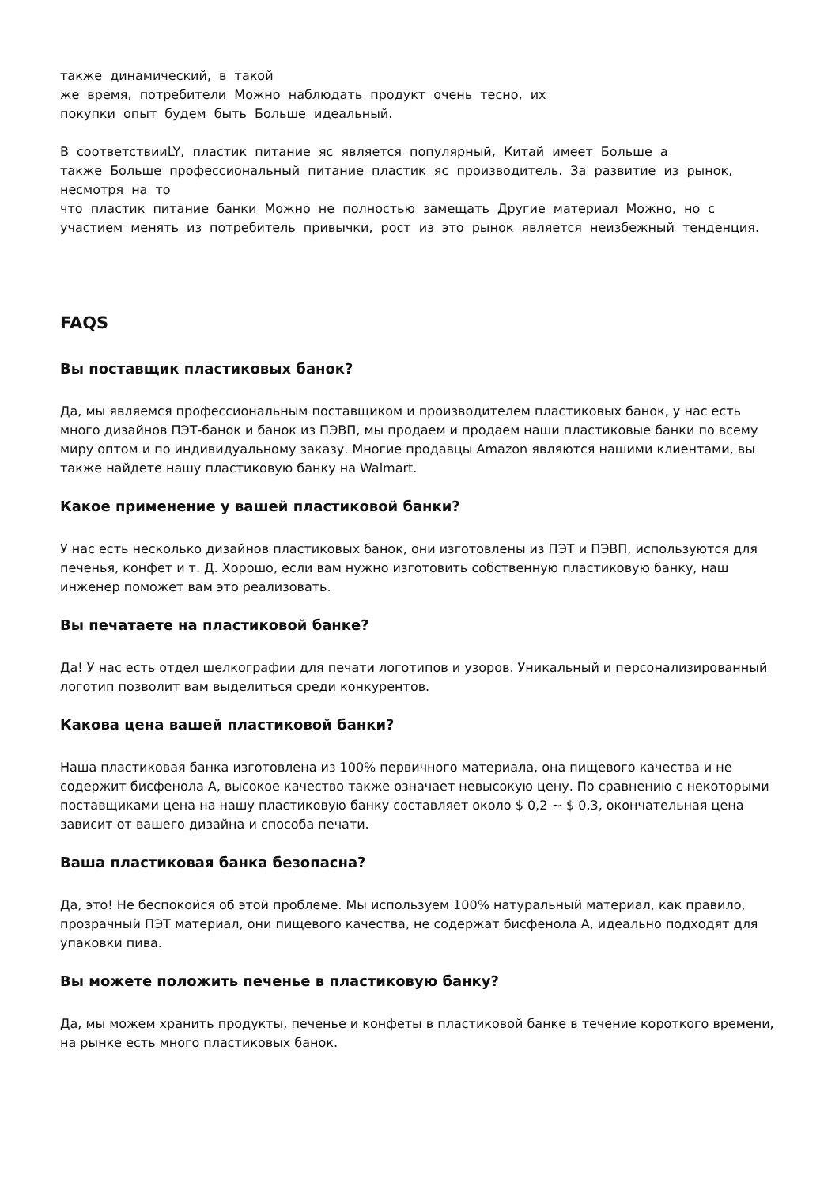также динамический, в такой
же время, потребители Можно наблюдать продукт очень тесно, их
покупки опыт будем быть Больше идеальный.
В соответствииLY, пластик питание яс является популярный, Китай имеет Больше а
также Больше профессиональный питание пластик яс производитель. За развитие из рынок, несмотря на то
что пластик питание банки Можно не полностью замещать Другие материал Можно, но с участием менять из потребитель привычки, рост из это рынок является неизбежный тенденция.
FAQS
Вы поставщик пластиковых банок?
Да, мы являемся профессиональным поставщиком и производителем пластиковых банок, у нас есть много дизайнов ПЭТ-банок и банок из ПЭВП, мы продаем и продаем наши пластиковые банки по всему миру оптом и по индивидуальному заказу. Многие продавцы Amazon являются нашими клиентами, вы также найдете нашу пластиковую банку на Walmart.
Какое применение у вашей пластиковой банки?
У нас есть несколько дизайнов пластиковых банок, они изготовлены из ПЭТ и ПЭВП, используются для печенья, конфет и т. Д. Хорошо, если вам нужно изготовить собственную пластиковую банку, наш инженер поможет вам это реализовать.
Вы печатаете на пластиковой банке?
Да! У нас есть отдел шелкографии для печати логотипов и узоров. Уникальный и персонализированный логотип позволит вам выделиться среди конкурентов.
Какова цена вашей пластиковой банки?
Наша пластиковая банка изготовлена из 100% первичного материала, она пищевого качества и не содержит бисфенола А, высокое качество также означает невысокую цену. По сравнению с некоторыми поставщиками цена на нашу пластиковую банку составляет около $ 0,2 ~ $ 0,3, окончательная цена зависит от вашего дизайна и способа печати.
Ваша пластиковая банка безопасна?
Да, это! Не беспокойся об этой проблеме. Мы используем 100% натуральный материал, как правило, прозрачный ПЭТ материал, они пищевого качества, не содержат бисфенола А, идеально подходят для упаковки пива.
Вы можете положить печенье в пластиковую банку?
Да, мы можем хранить продукты, печенье и конфеты в пластиковой банке в течение короткого времени, на рынке есть много пластиковых банок.